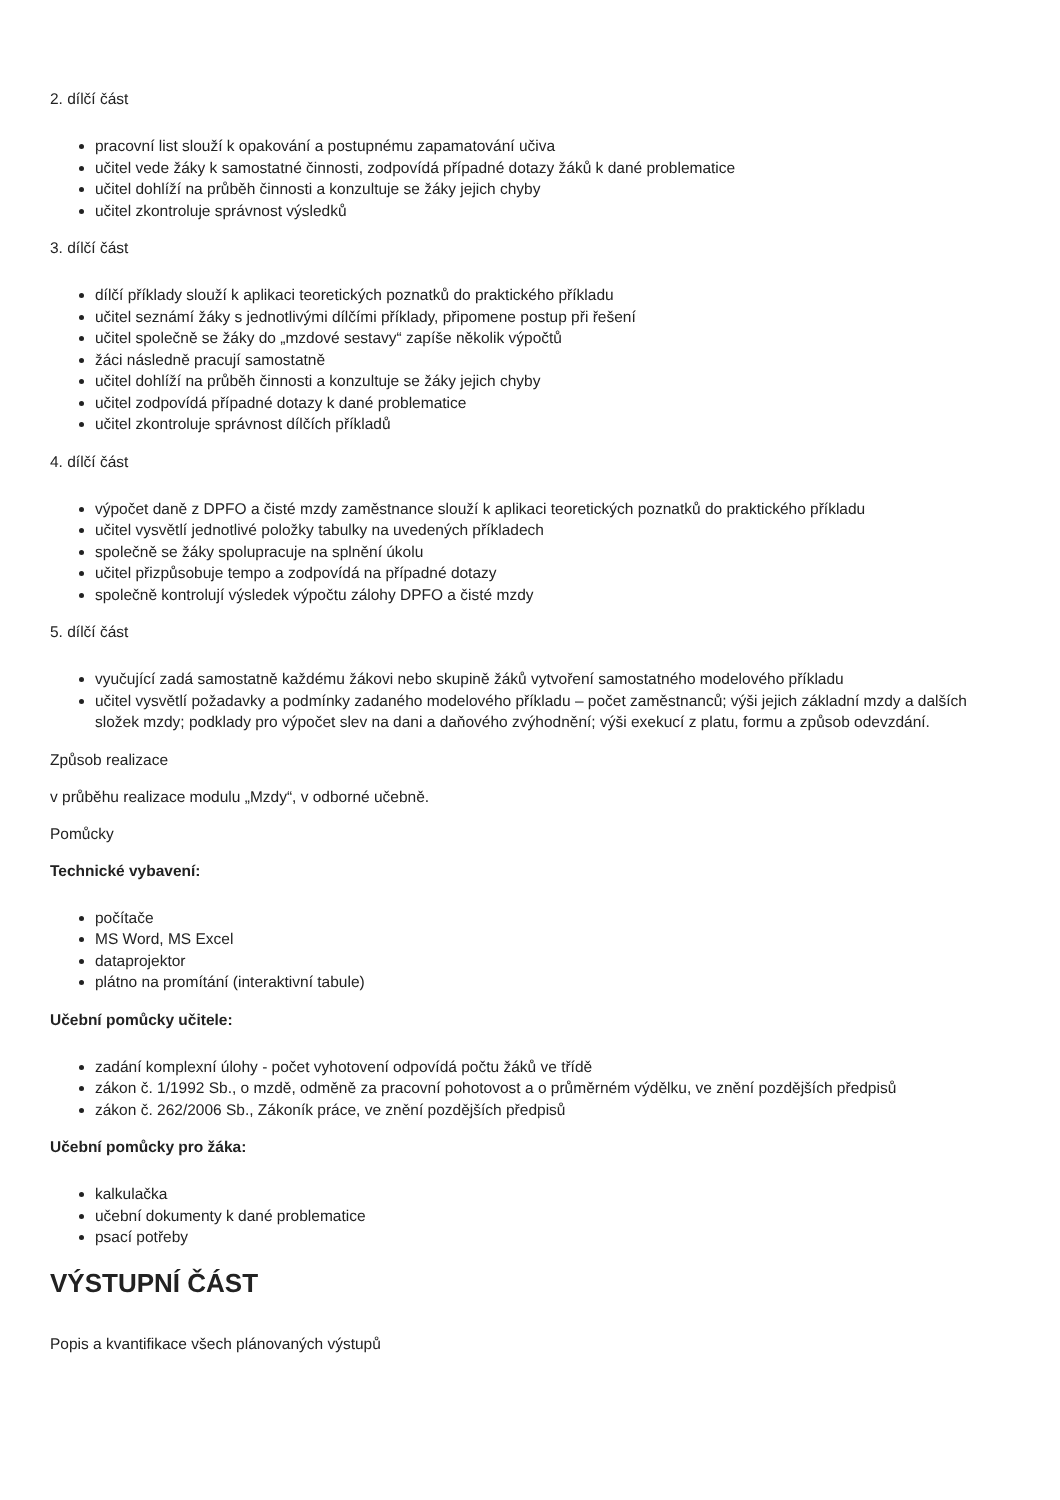2. dílčí část
pracovní list slouží k opakování a postupnému zapamatování učiva
učitel vede žáky k samostatné činnosti, zodpovídá případné dotazy žáků k dané problematice
učitel dohlíží na průběh činnosti a konzultuje se žáky jejich chyby
učitel zkontroluje správnost výsledků
3. dílčí část
dílčí příklady slouží k aplikaci teoretických poznatků do praktického příkladu
učitel seznámí žáky s jednotlivými dílčími příklady, připomene postup při řešení
učitel společně se žáky do „mzdové sestavy“ zapíše několik výpočtů
žáci následně pracují samostatně
učitel dohlíží na průběh činnosti a konzultuje se žáky jejich chyby
učitel zodpovídá případné dotazy k dané problematice
učitel zkontroluje správnost dílčích příkladů
4. dílčí část
výpočet daně z DPFO a čisté mzdy zaměstnance slouží k aplikaci teoretických poznatků do praktického příkladu
učitel vysvětlí jednotlivé položky tabulky na uvedených příkladech
společně se žáky spolupracuje na splnění úkolu
učitel přizpůsobuje tempo a zodpovídá na případné dotazy
společně kontrolují výsledek výpočtu zálohy DPFO a čisté mzdy
5. dílčí část
vyučující zadá samostatně každému žákovi nebo skupině žáků vytvoření samostatného modelového příkladu
učitel vysvětlí požadavky a podmínky zadaného modelového příkladu – počet zaměstnanců; výši jejich základní mzdy a dalších složek mzdy; podklady pro výpočet slev na dani a daňového zvýhodnění; výši exekucí z platu, formu a způsob odevzdání.
Způsob realizace
v průběhu realizace modulu „Mzdy“, v odborné učebně.
Pomůcky
Technické vybavení:
počítače
MS Word, MS Excel
dataprojektor
plátno na promítání (interaktivní tabule)
Učební pomůcky učitele:
zadání komplexní úlohy - počet vyhotovení odpovídá počtu žáků ve třídě
zákon č. 1/1992 Sb., o mzdě, odměně za pracovní pohotovost a o průměrném výdělku, ve znění pozdějších předpisů
zákon č. 262/2006 Sb., Zákoník práce, ve znění pozdějších předpisů
Učební pomůcky pro žáka:
kalkulačka
učební dokumenty k dané problematice
psací potřeby
VÝSTUPNÍ ČÁST
Popis a kvantifikace všech plánovaných výstupů